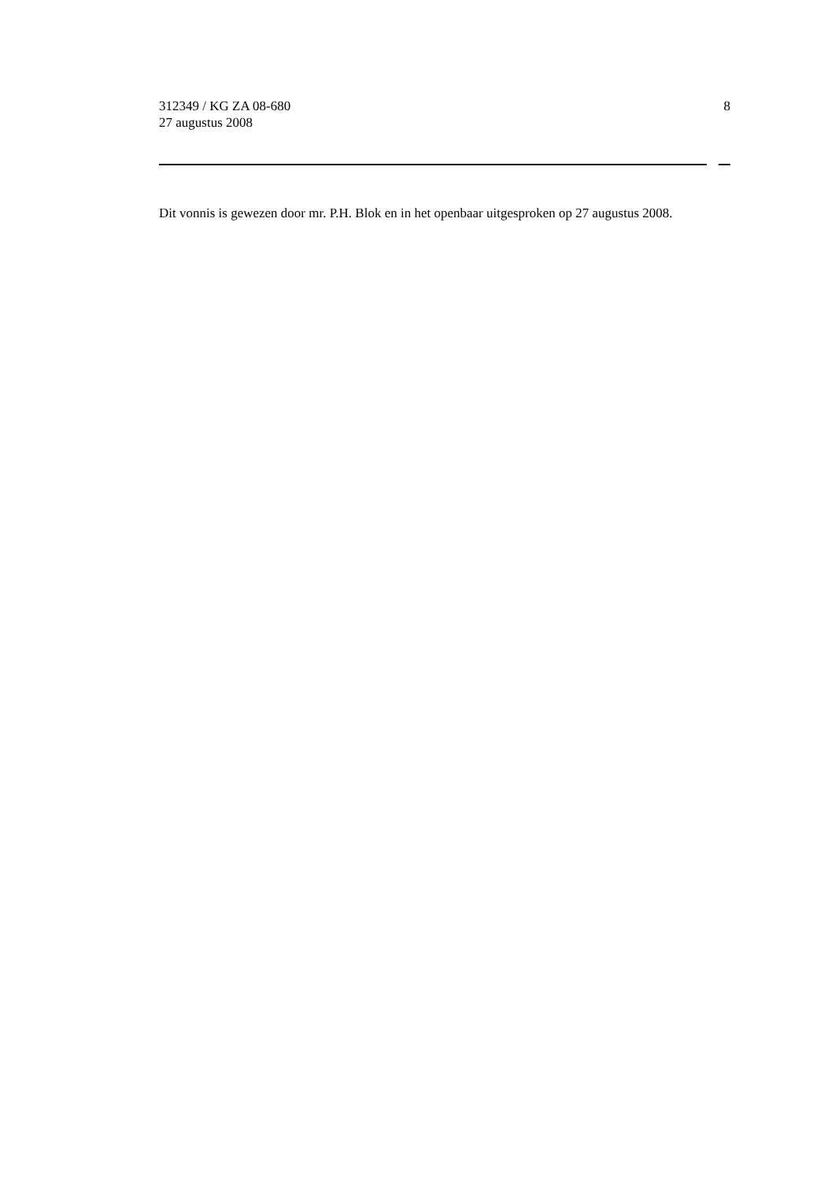312349 / KG ZA 08-680
27 augustus 2008
8
Dit vonnis is gewezen door mr. P.H. Blok en in het openbaar uitgesproken op 27 augustus 2008.